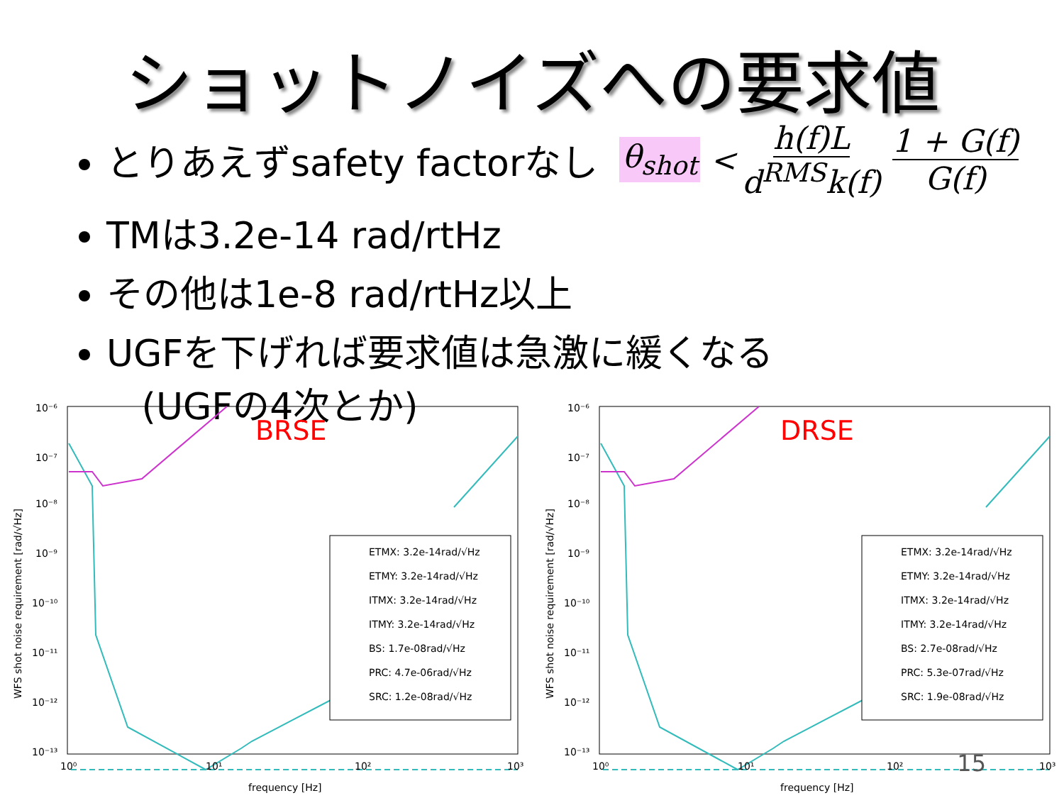ショットノイズへの要求値
とりあえずsafety factorなし
θ<sub>shot</sub> < h(f)L d<sup>RMS</sup>k(f) 1 + G(f) G(f)
TMは3.2e-14 rad/rtHz
その他は1e-8 rad/rtHz以上
UGFを下げれば要求値は急激に緩くなる
(UGFの4次とか)
BRSE
ETMX: 3.2e-14rad/√Hz
ETMY: 3.2e-14rad/√Hz
ITMX: 3.2e-14rad/√Hz
ITMY: 3.2e-14rad/√Hz
BS: 1.7e-08rad/√Hz
PRC: 4.7e-06rad/√Hz
SRC: 1.2e-08rad/√Hz
10⁻⁶
10⁻⁷
10⁻⁸
10⁻⁹
10⁻¹⁰
10⁻¹¹
10⁻¹²
10⁻¹³
10⁰
10¹
10²
10³
frequency [Hz]
WFS shot noise requirement [rad/√Hz]
DRSE
ETMX: 3.2e-14rad/√Hz
ETMY: 3.2e-14rad/√Hz
ITMX: 3.2e-14rad/√Hz
ITMY: 3.2e-14rad/√Hz
BS: 2.7e-08rad/√Hz
PRC: 5.3e-07rad/√Hz
SRC: 1.9e-08rad/√Hz
10⁻⁶
10⁻⁷
10⁻⁸
10⁻⁹
10⁻¹⁰
10⁻¹¹
10⁻¹²
10⁻¹³
10⁰
10¹
10²
10³
frequency [Hz]
WFS shot noise requirement [rad/√Hz]
15